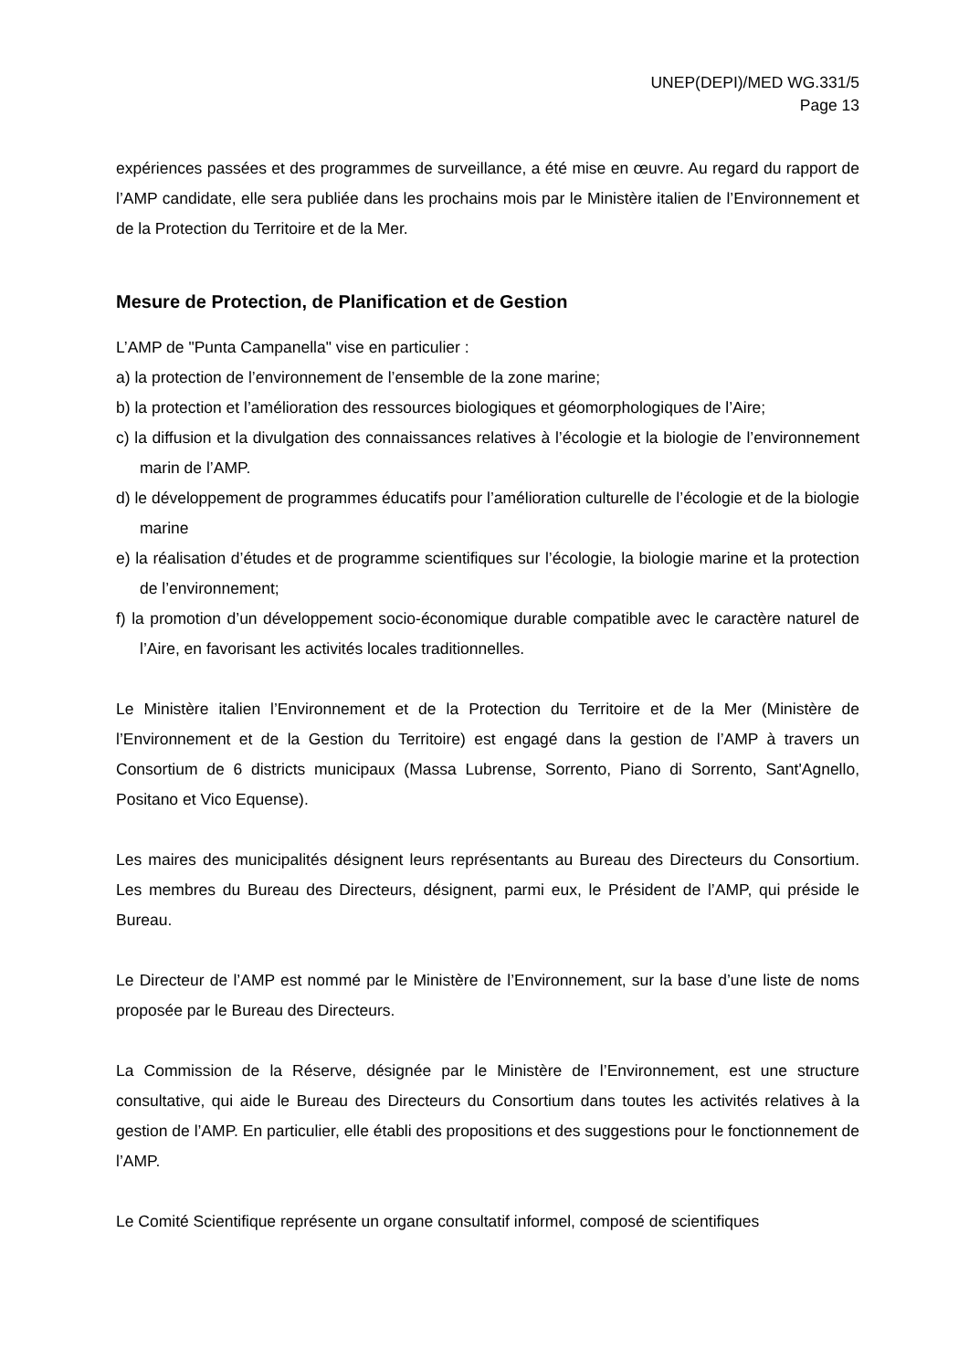UNEP(DEPI)/MED WG.331/5
Page 13
expériences passées et des programmes de surveillance, a été mise en œuvre. Au regard du rapport de l’AMP candidate, elle sera publiée dans les prochains mois par le Ministère italien de l’Environnement et de la Protection du Territoire et de la Mer.
Mesure de Protection, de Planification et de Gestion
L’AMP de "Punta Campanella" vise en particulier :
a) la protection de l’environnement de l’ensemble de la zone marine;
b) la protection et l’amélioration des ressources biologiques et géomorphologiques de l’Aire;
c) la diffusion et la divulgation des connaissances relatives à l’écologie et la biologie de l’environnement marin de l’AMP.
d) le développement de programmes éducatifs pour l’amélioration culturelle de l’écologie et de la biologie marine
e) la réalisation d’études et de programme scientifiques sur l’écologie, la biologie marine et la protection de l’environnement;
f) la promotion d’un développement socio-économique durable compatible avec le caractère naturel de l’Aire, en favorisant les activités locales traditionnelles.
Le Ministère italien l’Environnement et de la Protection du Territoire et de la Mer (Ministère de l’Environnement et de la Gestion du Territoire) est engagé dans la gestion de l’AMP à travers un Consortium de 6 districts municipaux (Massa Lubrense, Sorrento, Piano di Sorrento, Sant'Agnello, Positano et Vico Equense).
Les maires des municipalités désignent leurs représentants au Bureau des Directeurs du Consortium. Les membres du Bureau des Directeurs, désignent, parmi eux, le Président de l’AMP, qui préside le Bureau.
Le Directeur de l’AMP est nommé par le Ministère de l’Environnement, sur la base d’une liste de noms proposée par le Bureau des Directeurs.
La Commission de la Réserve, désignée par le Ministère de l’Environnement, est une structure consultative, qui aide le Bureau des Directeurs du Consortium dans toutes les activités relatives à la gestion de l’AMP. En particulier, elle établi des propositions et des suggestions pour le fonctionnement de l’AMP.
Le Comité Scientifique représente un organe consultatif informel, composé de scientifiques